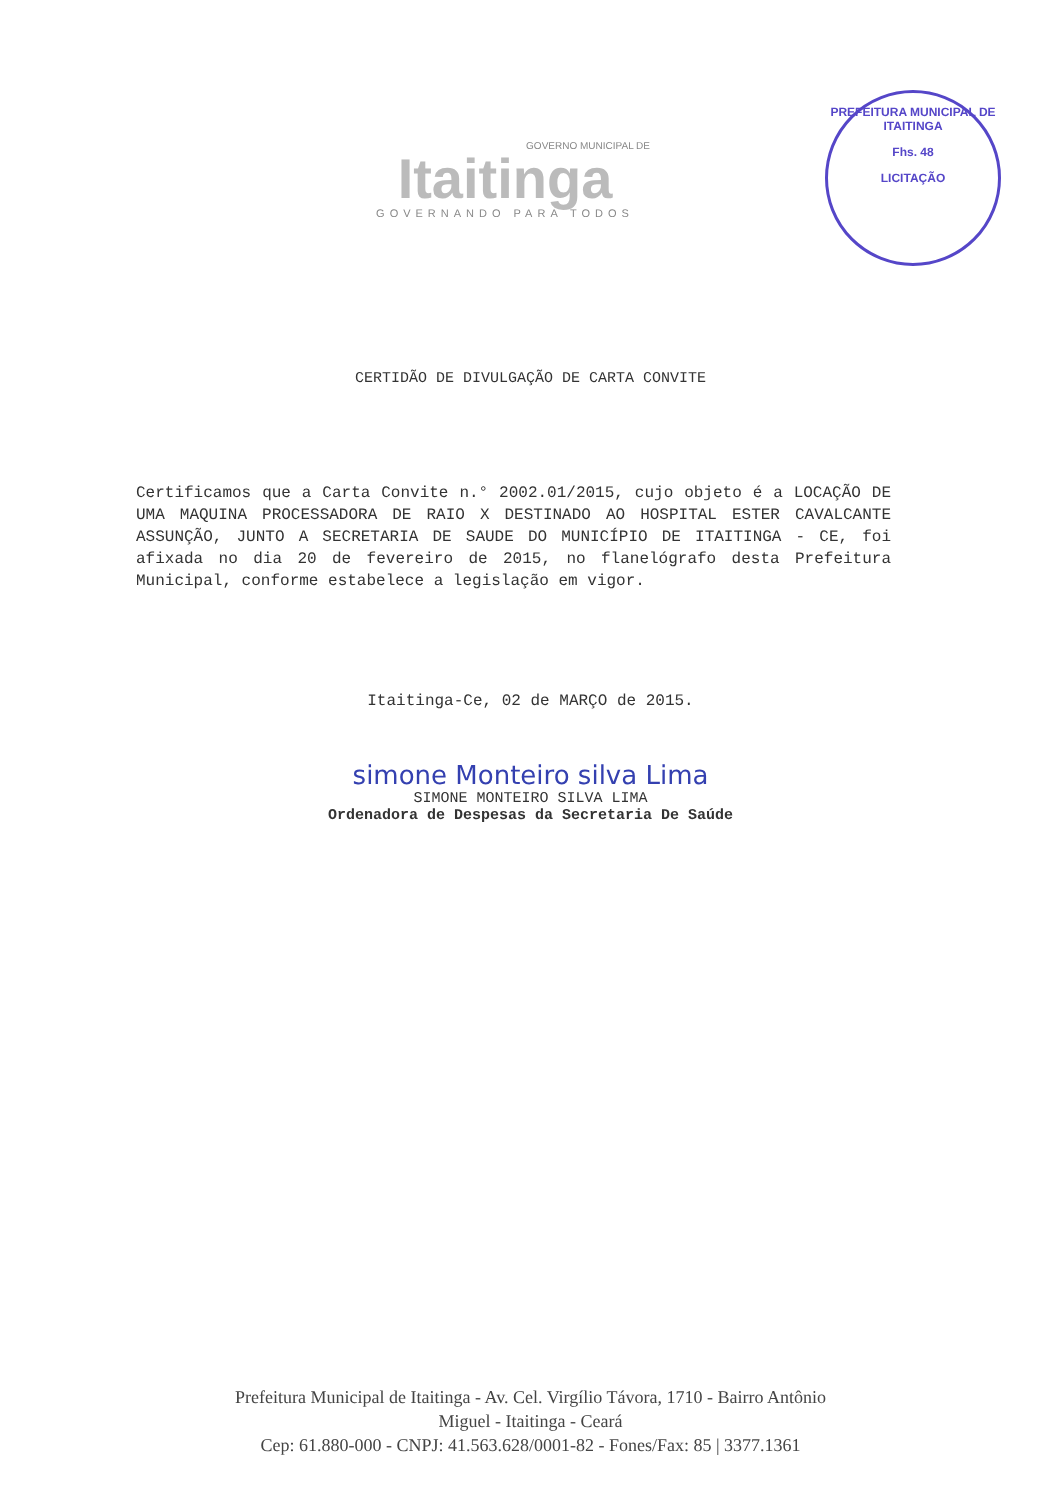GOVERNO MUNICIPAL DE
Itaitinga
GOVERNANDO PARA TODOS
PREFEITURA MUNICIPAL DE ITAITINGA
Fhs. 48
LICITAÇÃO
CERTIDÃO DE DIVULGAÇÃO DE CARTA CONVITE
Certificamos que a Carta Convite n.° 2002.01/2015, cujo objeto é a LOCAÇÃO DE UMA MAQUINA PROCESSADORA DE RAIO X DESTINADO AO HOSPITAL ESTER CAVALCANTE ASSUNÇÃO, JUNTO A SECRETARIA DE SAUDE DO MUNICÍPIO DE ITAITINGA - CE, foi afixada no dia 20 de fevereiro de 2015, no flanelógrafo desta Prefeitura Municipal, conforme estabelece a legislação em vigor.
Itaitinga-Ce, 02 de MARÇO de 2015.
simone Monteiro silva Lima
SIMONE MONTEIRO SILVA LIMA
Ordenadora de Despesas da Secretaria De Saúde
Prefeitura Municipal de Itaitinga - Av. Cel. Virgílio Távora, 1710 - Bairro Antônio
Miguel - Itaitinga - Ceará
Cep: 61.880-000 - CNPJ: 41.563.628/0001-82 - Fones/Fax: 85 | 3377.1361